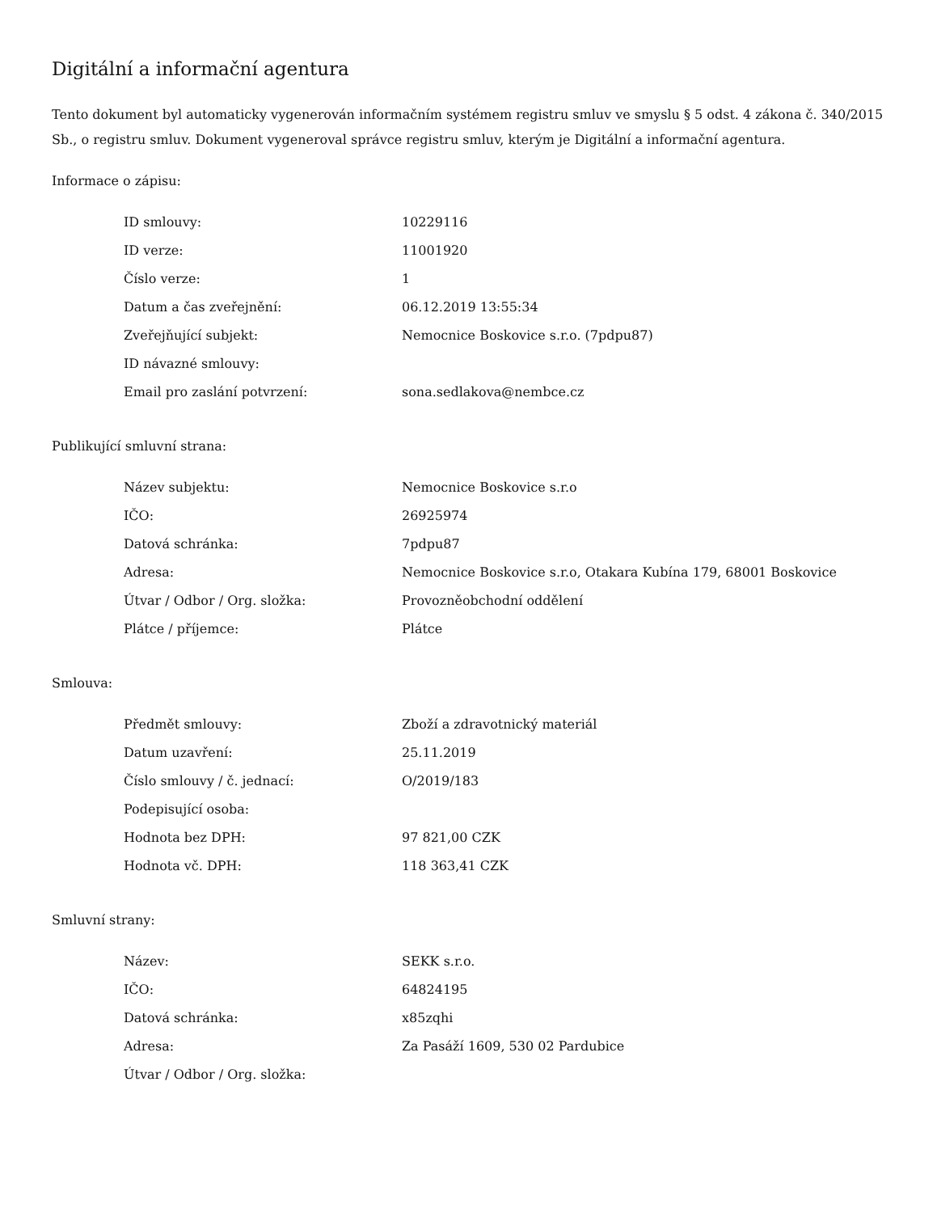Digitální a informační agentura
Tento dokument byl automaticky vygenerován informačním systémem registru smluv ve smyslu § 5 odst. 4 zákona č. 340/2015 Sb., o registru smluv. Dokument vygeneroval správce registru smluv, kterým je Digitální a informační agentura.
Informace o zápisu:
| ID smlouvy: | 10229116 |
| ID verze: | 11001920 |
| Číslo verze: | 1 |
| Datum a čas zveřejnění: | 06.12.2019 13:55:34 |
| Zveřejňující subjekt: | Nemocnice Boskovice s.r.o. (7pdpu87) |
| ID návazné smlouvy: | |
| Email pro zaslání potvrzení: | sona.sedlakova@nembce.cz |
Publikující smluvní strana:
| Název subjektu: | Nemocnice Boskovice s.r.o |
| IČO: | 26925974 |
| Datová schránka: | 7pdpu87 |
| Adresa: | Nemocnice Boskovice s.r.o, Otakara Kubína 179, 68001 Boskovice |
| Útvar / Odbor / Org. složka: | Provozněobchodní oddělení |
| Plátce / příjemce: | Plátce |
Smlouva:
| Předmět smlouvy: | Zboží a zdravotnický materiál |
| Datum uzavření: | 25.11.2019 |
| Číslo smlouvy / č. jednací: | O/2019/183 |
| Podepisující osoba: | |
| Hodnota bez DPH: | 97 821,00 CZK |
| Hodnota vč. DPH: | 118 363,41 CZK |
Smluvní strany:
| Název: | SEKK s.r.o. |
| IČO: | 64824195 |
| Datová schránka: | x85zqhi |
| Adresa: | Za Pasáží 1609, 530 02 Pardubice |
| Útvar / Odbor / Org. složka: | |